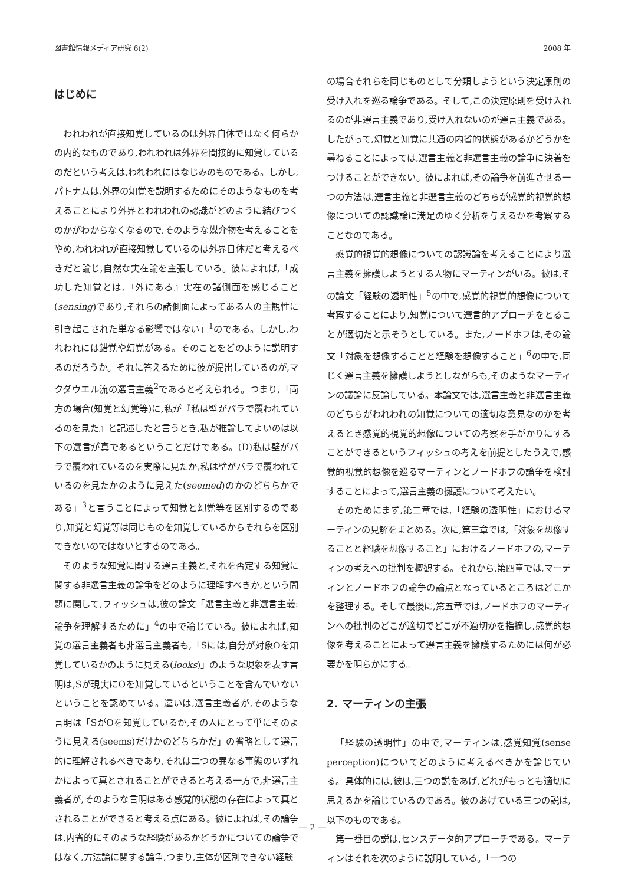図書館情報メディア研究 6(2) 2008 年
はじめに
われわれが直接知覚しているのは外界自体ではなく何らかの内的なものであり,われわれは外界を間接的に知覚しているのだという考えは,われわれにはなじみのものである。しかし,パトナムは,外界の知覚を説明するためにそのようなものを考えることにより外界とわれわれの認識がどのように結びつくのかがわからなくなるので,そのような媒介物を考えることをやめ,われわれが直接知覚しているのは外界自体だと考えるべきだと論じ,自然な実在論を主張している。彼によれば,「成功した知覚とは,『外にある』実在の諸側面を感じること(sensing)であり,それらの諸側面によってある人の主観性に引き起こされた単なる影響ではない」<sup>1</sup>のである。しかし,われわれには錯覚や幻覚がある。そのことをどのように説明するのだろうか。それに答えるために彼が提出しているのが,マクダウエル流の選言主義<sup>2</sup>であると考えられる。つまり,「両方の場合(知覚と幻覚等)に,私が『私は壁がバラで覆われているのを見た』と記述したと言うとき,私が推論してよいのは以下の選言が真であるということだけである。(D)私は壁がバラで覆われているのを実際に見たか,私は壁がバラで覆われているのを見たかのように見えた(seemed)のかのどちらかである」<sup>3</sup>と言うことによって知覚と幻覚等を区別するのであり,知覚と幻覚等は同じものを知覚しているからそれらを区別できないのではないとするのである。
そのような知覚に関する選言主義と,それを否定する知覚に関する非選言主義の論争をどのように理解すべきか,という問題に関して,フィッシュは,彼の論文「選言主義と非選言主義:論争を理解するために」<sup>4</sup>の中で論じている。彼によれば,知覚の選言主義者も非選言主義者も,「Sには,自分が対象Oを知覚しているかのように見える(looks)」のような現象を表す言明は,Sが現実にOを知覚しているということを含んでいないということを認めている。違いは,選言主義者が,そのような言明は「SがOを知覚しているか,その人にとって単にそのように見える(seems)だけかのどちらかだ」の省略として選言的に理解されるべきであり,それは二つの異なる事態のいずれかによって真とされることができると考える一方で,非選言主義者が,そのような言明はある感覚的状態の存在によって真とされることができると考える点にある。彼によれば,その論争は,内省的にそのような経験があるかどうかについての論争ではなく,方法論に関する論争,つまり,主体が区別できない経験
の場合それらを同じものとして分類しようという決定原則の受け入れを巡る論争である。そして,この決定原則を受け入れるのが非選言主義であり,受け入れないのが選言主義である。したがって,幻覚と知覚に共通の内省的状態があるかどうかを尋ねることによっては,選言主義と非選言主義の論争に決着をつけることができない。彼によれば,その論争を前進させる一つの方法は,選言主義と非選言主義のどちらが感覚的視覚的想像についての認識論に満足のゆく分析を与えるかを考察することなのである。
感覚的視覚的想像についての認識論を考えることにより選言主義を擁護しようとする人物にマーティンがいる。彼は,その論文「経験の透明性」<sup>5</sup>の中で,感覚的視覚的想像について考察することにより,知覚について選言的アプローチをとることが適切だと示そうとしている。また,ノードホフは,その論文「対象を想像することと経験を想像すること」<sup>6</sup>の中で,同じく選言主義を擁護しようとしながらも,そのようなマーティンの議論に反論している。本論文では,選言主義と非選言主義のどちらがわれわれの知覚についての適切な意見なのかを考えるとき感覚的視覚的想像についての考察を手がかりにすることができるというフィッシュの考えを前提としたうえで,感覚的視覚的想像を巡るマーティンとノードホフの論争を検討することによって,選言主義の擁護について考えたい。
そのためにまず,第二章では,「経験の透明性」におけるマーティンの見解をまとめる。次に,第三章では,「対象を想像することと経験を想像すること」におけるノードホフの,マーティンの考えへの批判を概観する。それから,第四章では,マーティンとノードホフの論争の論点となっているところはどこかを整理する。そして最後に,第五章では,ノードホフのマーティンへの批判のどこが適切でどこが不適切かを指摘し,感覚的想像を考えることによって選言主義を擁護するためには何が必要かを明らかにする。
2. マーティンの主張
「経験の透明性」の中で,マーティンは,感覚知覚(sense perception)についてどのように考えるべきかを論じている。具体的には,彼は,三つの説をあげ,どれがもっとも適切に思えるかを論じているのである。彼のあげている三つの説は,以下のものである。
第一番目の説は,センスデータ的アプローチである。マーティンはそれを次のように説明している。「一つの
― 2 ―